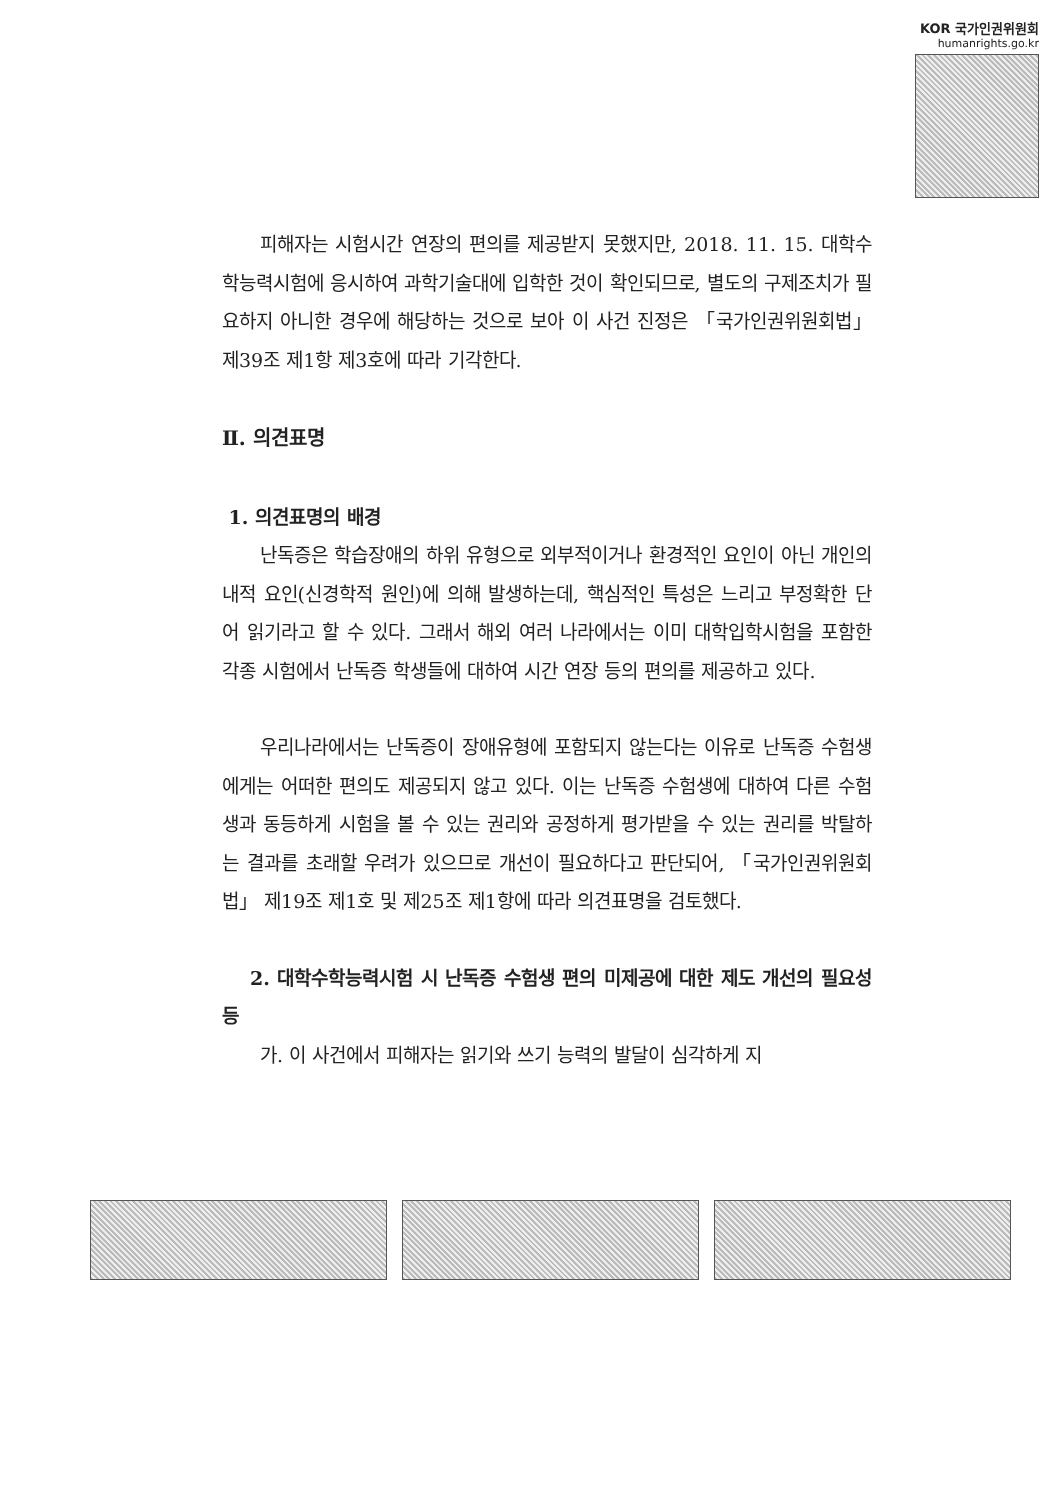KOR 국가인권위원회
humanrights.go.kr
피해자는 시험시간 연장의 편의를 제공받지 못했지만, 2018. 11. 15. 대학수학능력시험에 응시하여 과학기술대에 입학한 것이 확인되므로, 별도의 구제조치가 필요하지 아니한 경우에 해당하는 것으로 보아 이 사건 진정은 「국가인권위원회법」 제39조 제1항 제3호에 따라 기각한다.
Ⅱ. 의견표명
1. 의견표명의 배경
난독증은 학습장애의 하위 유형으로 외부적이거나 환경적인 요인이 아닌 개인의 내적 요인(신경학적 원인)에 의해 발생하는데, 핵심적인 특성은 느리고 부정확한 단어 읽기라고 할 수 있다. 그래서 해외 여러 나라에서는 이미 대학입학시험을 포함한 각종 시험에서 난독증 학생들에 대하여 시간 연장 등의 편의를 제공하고 있다.
우리나라에서는 난독증이 장애유형에 포함되지 않는다는 이유로 난독증 수험생에게는 어떠한 편의도 제공되지 않고 있다. 이는 난독증 수험생에 대하여 다른 수험생과 동등하게 시험을 볼 수 있는 권리와 공정하게 평가받을 수 있는 권리를 박탈하는 결과를 초래할 우려가 있으므로 개선이 필요하다고 판단되어, 「국가인권위원회법」 제19조 제1호 및 제25조 제1항에 따라 의견표명을 검토했다.
2. 대학수학능력시험 시 난독증 수험생 편의 미제공에 대한 제도 개선의 필요성 등
가. 이 사건에서 피해자는 읽기와 쓰기 능력의 발달이 심각하게 지